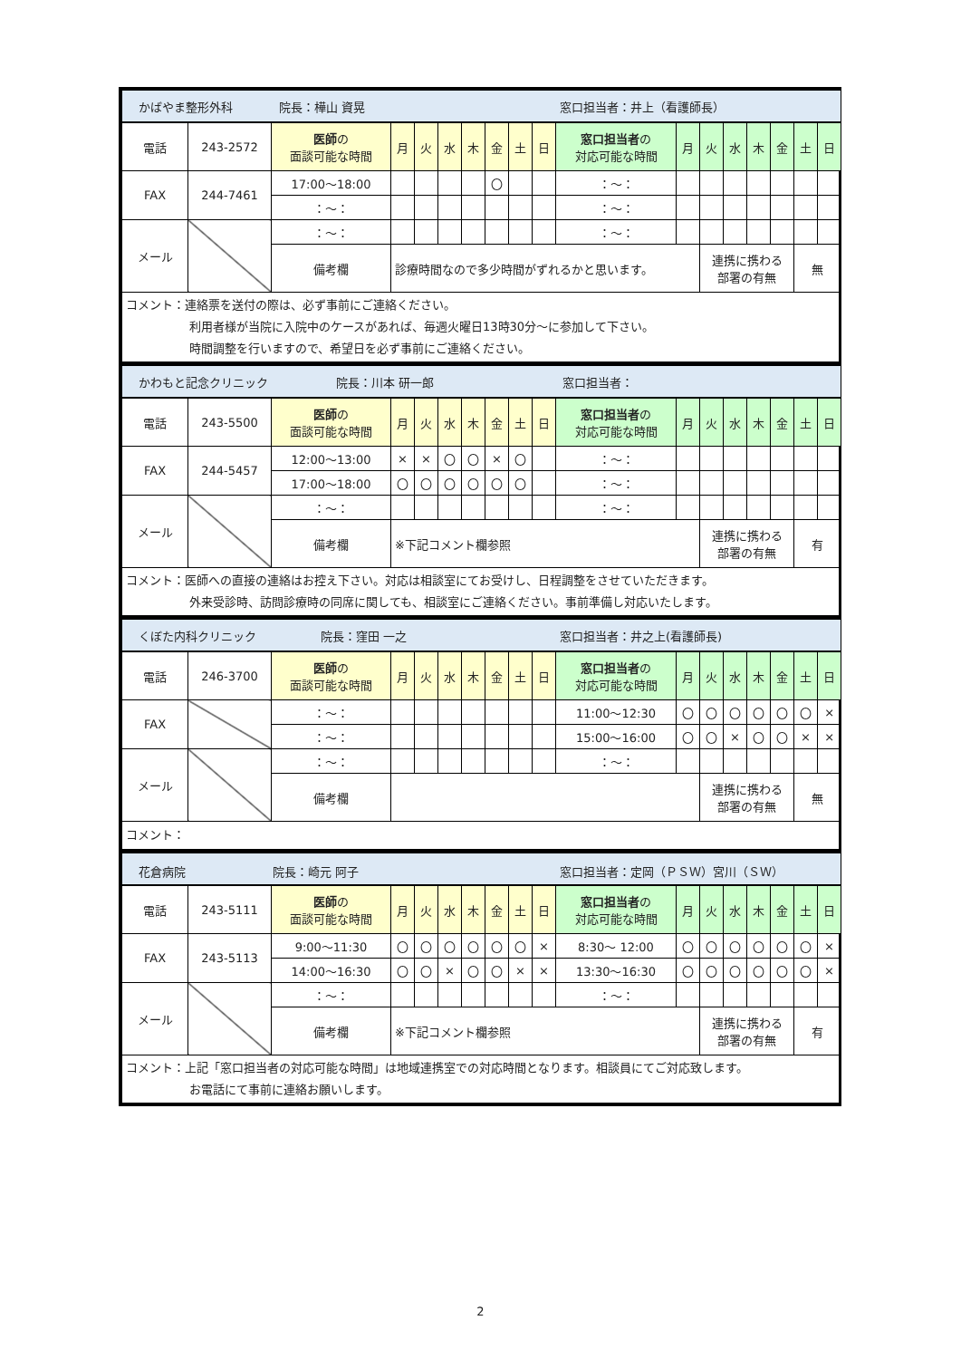| かばやま整形外科 院長：樺山 資晃 窓口担当者：井上（看護師長） | | | | | | | | | | | | | | | | | |
| 電話 | 243-2572 | 医師 の 面談可能な時間 | 月 | 火 | 水 | 木 | 金 | 土 | 日 | 窓口担当者 の 対応可能な時間 | 月 | 火 | 水 | 木 | 金 | 土 | 日 |
| FAX | 244-7461 | 17:00～18:00 | | | | | 〇 | | | ：～： | | | | | | | |
| | | ：～： | | | | | | | | ：～： | | | | | | | |
| メール | | ：～： | | | | | | | | ：～： | | | | | | | |
| | | 備考欄 | 診療時間なので多少時間がずれるかと思います。 | | | | | | | | | 連携に携わる 部署の有無 | | | | 無 | |
| コメント：連絡票を送付の際は、必ず事前にご連絡ください。 利用者様が当院に入院中のケースがあれば、毎週火曜日13時30分～に参加して下さい。 時間調整を行いますので、希望日を必ず事前にご連絡ください。 | | | | | | | | | | | | | | | | | |
| かわもと記念クリニック 院長：川本 研一郎 窓口担当者： | | | | | | | | | | | | | | | | | |
| 電話 | 243-5500 | 医師 の 面談可能な時間 | 月 | 火 | 水 | 木 | 金 | 土 | 日 | 窓口担当者 の 対応可能な時間 | 月 | 火 | 水 | 木 | 金 | 土 | 日 |
| FAX | 244-5457 | 12:00～13:00 | × | × | 〇 | 〇 | × | 〇 | | ：～： | | | | | | | |
| | | 17:00～18:00 | 〇 | 〇 | 〇 | 〇 | 〇 | 〇 | | ：～： | | | | | | | |
| メール | | ：～： | | | | | | | | ：～： | | | | | | | |
| | | 備考欄 | ※下記コメント欄参照 | | | | | | | | | 連携に携わる 部署の有無 | | | | 有 | |
| コメント：医師への直接の連絡はお控え下さい。対応は相談室にてお受けし、日程調整をさせていただきます。 外来受診時、訪問診療時の同席に関しても、相談室にご連絡ください。事前準備し対応いたします。 | | | | | | | | | | | | | | | | | |
| くぼた内科クリニック 院長：窪田 一之 窓口担当者：井之上(看護師長) | | | | | | | | | | | | | | | | | |
| 電話 | 246-3700 | 医師 の 面談可能な時間 | 月 | 火 | 水 | 木 | 金 | 土 | 日 | 窓口担当者 の 対応可能な時間 | 月 | 火 | 水 | 木 | 金 | 土 | 日 |
| FAX | | ：～： | | | | | | | | 11:00～12:30 | 〇 | 〇 | 〇 | 〇 | 〇 | 〇 | × |
| | | ：～： | | | | | | | | 15:00～16:00 | 〇 | 〇 | × | 〇 | 〇 | × | × |
| メール | | ：～： | | | | | | | | ：～： | | | | | | | |
| | | 備考欄 | | | | | | | | | | 連携に携わる 部署の有無 | | | | 無 | |
| コメント： | | | | | | | | | | | | | | | | | |
| 花倉病院 院長：崎元 阿子 窓口担当者：定岡（ＰＳＷ）宮川（ＳＷ） | | | | | | | | | | | | | | | | | |
| 電話 | 243-5111 | 医師 の 面談可能な時間 | 月 | 火 | 水 | 木 | 金 | 土 | 日 | 窓口担当者 の 対応可能な時間 | 月 | 火 | 水 | 木 | 金 | 土 | 日 |
| FAX | 243-5113 | 9:00～11:30 | 〇 | 〇 | 〇 | 〇 | 〇 | 〇 | × | 8:30～ 12:00 | 〇 | 〇 | 〇 | 〇 | 〇 | 〇 | × |
| | | 14:00～16:30 | 〇 | 〇 | × | 〇 | 〇 | × | × | 13:30～16:30 | 〇 | 〇 | 〇 | 〇 | 〇 | 〇 | × |
| メール | | ：～： | | | | | | | | ：～： | | | | | | | |
| | | 備考欄 | ※下記コメント欄参照 | | | | | | | | | 連携に携わる 部署の有無 | | | | 有 | |
| コメント：上記「窓口担当者の対応可能な時間」は地域連携室での対応時間となります。相談員にてご対応致します。 お電話にて事前に連絡お願いします。 | | | | | | | | | | | | | | | | | |
2